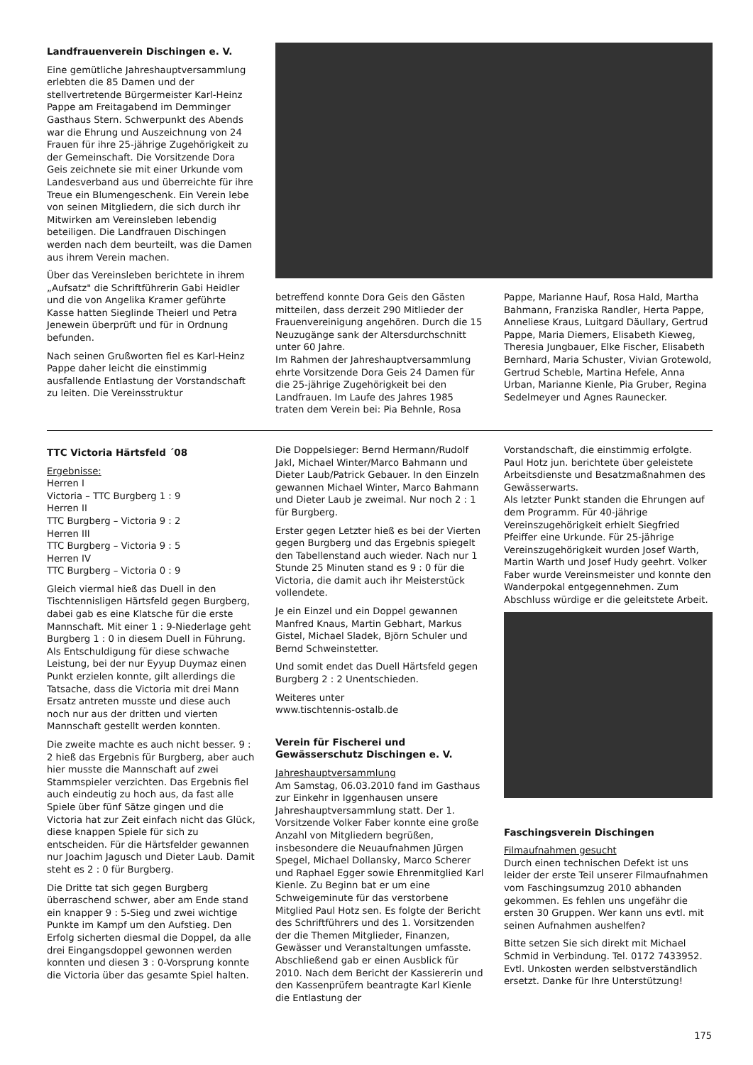Landfrauenverein Dischingen e. V.
Eine gemütliche Jahreshauptversammlung erlebten die 85 Damen und der stellvertretende Bürgermeister Karl-Heinz Pappe am Freitagabend im Demminger Gasthaus Stern. Schwerpunkt des Abends war die Ehrung und Auszeichnung von 24 Frauen für ihre 25-jährige Zugehörigkeit zu der Gemeinschaft. Die Vorsitzende Dora Geis zeichnete sie mit einer Urkunde vom Landesverband aus und überreichte für ihre Treue ein Blumengeschenk. Ein Verein lebe von seinen Mitgliedern, die sich durch ihr Mitwirken am Vereinsleben lebendig beteiligen. Die Landfrauen Dischingen werden nach dem beurteilt, was die Damen aus ihrem Verein machen.
Über das Vereinsleben berichtete in ihrem „Aufsatz" die Schriftführerin Gabi Heidler und die von Angelika Kramer geführte Kasse hatten Sieglinde Theierl und Petra Jenewein überprüft und für in Ordnung befunden.
Nach seinen Grußworten fiel es Karl-Heinz Pappe daher leicht die einstimmig ausfallende Entlastung der Vorstandschaft zu leiten. Die Vereinsstruktur
betreffend konnte Dora Geis den Gästen mitteilen, dass derzeit 290 Mitlieder der Frauenvereinigung angehören. Durch die 15 Neuzugänge sank der Altersdurchschnitt unter 60 Jahre.
Im Rahmen der Jahreshauptversammlung ehrte Vorsitzende Dora Geis 24 Damen für die 25-jährige Zugehörigkeit bei den Landfrauen. Im Laufe des Jahres 1985 traten dem Verein bei: Pia Behnle, Rosa
Pappe, Marianne Hauf, Rosa Hald, Martha Bahmann, Franziska Randler, Herta Pappe, Anneliese Kraus, Luitgard Däullary, Gertrud Pappe, Maria Diemers, Elisabeth Kieweg, Theresia Jungbauer, Elke Fischer, Elisabeth Bernhard, Maria Schuster, Vivian Grotewold, Gertrud Scheble, Martina Hefele, Anna Urban, Marianne Kienle, Pia Gruber, Regina Sedelmeyer und Agnes Raunecker.
TTC Victoria Härtsfeld ´08
Ergebnisse:
Herren I
Victoria – TTC Burgberg 1 : 9
Herren II
TTC Burgberg – Victoria 9 : 2
Herren III
TTC Burgberg – Victoria 9 : 5
Herren IV
TTC Burgberg – Victoria 0 : 9
Gleich viermal hieß das Duell in den Tischtennisligen Härtsfeld gegen Burgberg, dabei gab es eine Klatsche für die erste Mannschaft. Mit einer 1 : 9-Niederlage geht Burgberg 1 : 0 in diesem Duell in Führung. Als Entschuldigung für diese schwache Leistung, bei der nur Eyyup Duymaz einen Punkt erzielen konnte, gilt allerdings die Tatsache, dass die Victoria mit drei Mann Ersatz antreten musste und diese auch noch nur aus der dritten und vierten Mannschaft gestellt werden konnten.
Die zweite machte es auch nicht besser. 9 : 2 hieß das Ergebnis für Burgberg, aber auch hier musste die Mannschaft auf zwei Stammspieler verzichten. Das Ergebnis fiel auch eindeutig zu hoch aus, da fast alle Spiele über fünf Sätze gingen und die Victoria hat zur Zeit einfach nicht das Glück, diese knappen Spiele für sich zu entscheiden. Für die Härtsfelder gewannen nur Joachim Jagusch und Dieter Laub. Damit steht es 2 : 0 für Burgberg.
Die Dritte tat sich gegen Burgberg überraschend schwer, aber am Ende stand ein knapper 9 : 5-Sieg und zwei wichtige Punkte im Kampf um den Aufstieg. Den Erfolg sicherten diesmal die Doppel, da alle drei Eingangsdoppel gewonnen werden konnten und diesen 3 : 0-Vorsprung konnte die Victoria über das gesamte Spiel halten.
Die Doppelsieger: Bernd Hermann/Rudolf Jakl, Michael Winter/Marco Bahmann und Dieter Laub/Patrick Gebauer. In den Einzeln gewannen Michael Winter, Marco Bahmann und Dieter Laub je zweimal. Nur noch 2 : 1 für Burgberg.
Erster gegen Letzter hieß es bei der Vierten gegen Burgberg und das Ergebnis spiegelt den Tabellenstand auch wieder. Nach nur 1 Stunde 25 Minuten stand es 9 : 0 für die Victoria, die damit auch ihr Meisterstück vollendete.
Je ein Einzel und ein Doppel gewannen Manfred Knaus, Martin Gebhart, Markus Gistel, Michael Sladek, Björn Schuler und Bernd Schweinstetter.
Und somit endet das Duell Härtsfeld gegen Burgberg 2 : 2 Unentschieden.
Weiteres unter
www.tischtennis-ostalb.de
Verein für Fischerei und Gewässerschutz Dischingen e. V.
Jahreshauptversammlung
Am Samstag, 06.03.2010 fand im Gasthaus zur Einkehr in Iggenhausen unsere Jahreshauptversammlung statt. Der 1. Vorsitzende Volker Faber konnte eine große Anzahl von Mitgliedern begrüßen, insbesondere die Neuaufnahmen Jürgen Spegel, Michael Dollansky, Marco Scherer und Raphael Egger sowie Ehrenmitglied Karl Kienle. Zu Beginn bat er um eine Schweigeminute für das verstorbene Mitglied Paul Hotz sen. Es folgte der Bericht des Schriftführers und des 1. Vorsitzenden der die Themen Mitglieder, Finanzen, Gewässer und Veranstaltungen umfasste. Abschließend gab er einen Ausblick für 2010. Nach dem Bericht der Kassiererin und den Kassenprüfern beantragte Karl Kienle die Entlastung der
Vorstandschaft, die einstimmig erfolgte. Paul Hotz jun. berichtete über geleistete Arbeitsdienste und Besatzmaßnahmen des Gewässerwarts.
Als letzter Punkt standen die Ehrungen auf dem Programm. Für 40-jährige Vereinszugehörigkeit erhielt Siegfried Pfeiffer eine Urkunde. Für 25-jährige Vereinszugehörigkeit wurden Josef Warth, Martin Warth und Josef Hudy geehrt. Volker Faber wurde Vereinsmeister und konnte den Wanderpokal entgegennehmen. Zum Abschluss würdige er die geleitstete Arbeit.
Faschingsverein Dischingen
Filmaufnahmen gesucht
Durch einen technischen Defekt ist uns leider der erste Teil unserer Filmaufnahmen vom Faschingsumzug 2010 abhanden gekommen. Es fehlen uns ungefähr die ersten 30 Gruppen. Wer kann uns evtl. mit seinen Aufnahmen aushelfen?
Bitte setzen Sie sich direkt mit Michael Schmid in Verbindung. Tel. 0172 7433952. Evtl. Unkosten werden selbstverständlich ersetzt. Danke für Ihre Unterstützung!
175